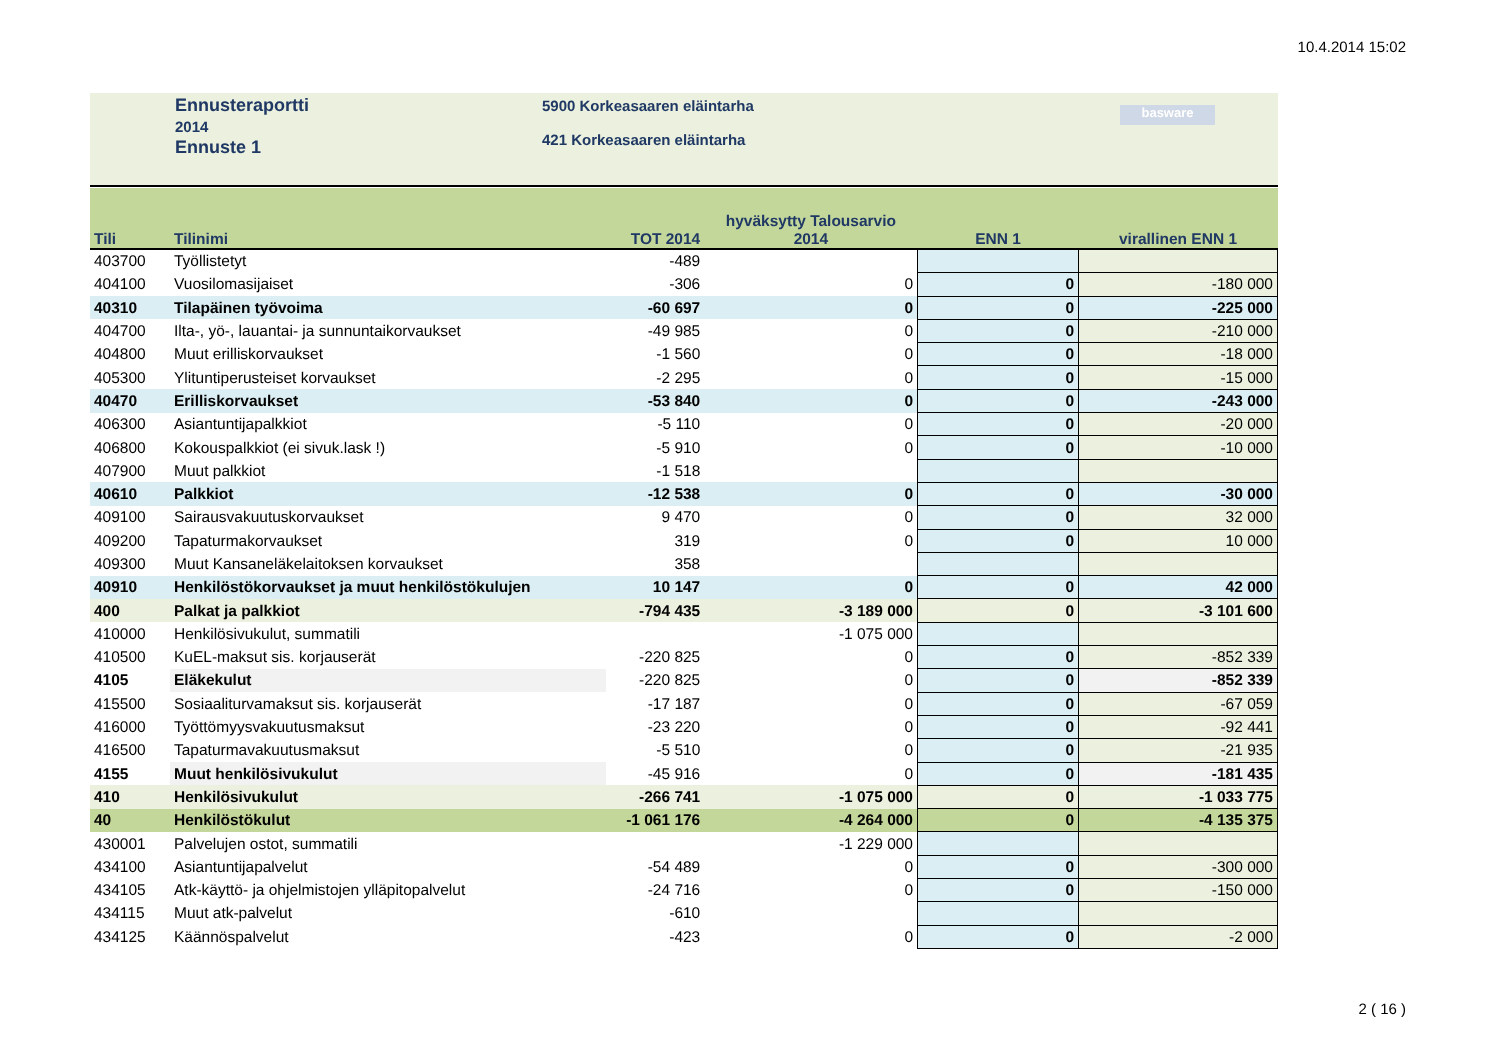10.4.2014 15:02
Ennusteraportti
2014
Ennuste 1
5900 Korkeasaaren eläintarha
421 Korkeasaaren eläintarha
basware
| Tili | Tilinimi | TOT 2014 | hyväksytty Talousarvio 2014 | ENN 1 | virallinen ENN 1 |
| --- | --- | --- | --- | --- | --- |
| 403700 | Työllistetyt | -489 | | | |
| 404100 | Vuosilomasijaiset | -306 | 0 | 0 | -180 000 |
| 40310 | Tilapäinen työvoima | -60 697 | 0 | 0 | -225 000 |
| 404700 | Ilta-, yö-, lauantai- ja sunnuntaikorvaukset | -49 985 | 0 | 0 | -210 000 |
| 404800 | Muut erilliskorvaukset | -1 560 | 0 | 0 | -18 000 |
| 405300 | Ylituntiperusteiset korvaukset | -2 295 | 0 | 0 | -15 000 |
| 40470 | Erilliskorvaukset | -53 840 | 0 | 0 | -243 000 |
| 406300 | Asiantuntijapalkkiot | -5 110 | 0 | 0 | -20 000 |
| 406800 | Kokouspalkkiot (ei sivuk.lask !) | -5 910 | 0 | 0 | -10 000 |
| 407900 | Muut palkkiot | -1 518 | | | |
| 40610 | Palkkiot | -12 538 | 0 | 0 | -30 000 |
| 409100 | Sairausvakuutuskorvaukset | 9 470 | 0 | 0 | 32 000 |
| 409200 | Tapaturmakorvaukset | 319 | 0 | 0 | 10 000 |
| 409300 | Muut Kansaneläkelaitoksen korvaukset | 358 | | | |
| 40910 | Henkilöstökorvaukset ja muut henkilöstökulujen | 10 147 | 0 | 0 | 42 000 |
| 400 | Palkat ja palkkiot | -794 435 | -3 189 000 | 0 | -3 101 600 |
| 410000 | Henkilösivukulut, summatili | | -1 075 000 | | |
| 410500 | KuEL-maksut sis. korjauserät | -220 825 | 0 | 0 | -852 339 |
| 4105 | Eläkekulut | -220 825 | 0 | 0 | -852 339 |
| 415500 | Sosiaaliturvamaksut sis. korjauserät | -17 187 | 0 | 0 | -67 059 |
| 416000 | Työttömyysvakuutusmaksut | -23 220 | 0 | 0 | -92 441 |
| 416500 | Tapaturmavakuutusmaksut | -5 510 | 0 | 0 | -21 935 |
| 4155 | Muut henkilösivukulut | -45 916 | 0 | 0 | -181 435 |
| 410 | Henkilösivukulut | -266 741 | -1 075 000 | 0 | -1 033 775 |
| 40 | Henkilöstökulut | -1 061 176 | -4 264 000 | 0 | -4 135 375 |
| 430001 | Palvelujen ostot, summatili | | -1 229 000 | | |
| 434100 | Asiantuntijapalvelut | -54 489 | 0 | 0 | -300 000 |
| 434105 | Atk-käyttö- ja ohjelmistojen ylläpitopalvelut | -24 716 | 0 | 0 | -150 000 |
| 434115 | Muut atk-palvelut | -610 | | | |
| 434125 | Käännöspalvelut | -423 | 0 | 0 | -2 000 |
2 ( 16 )